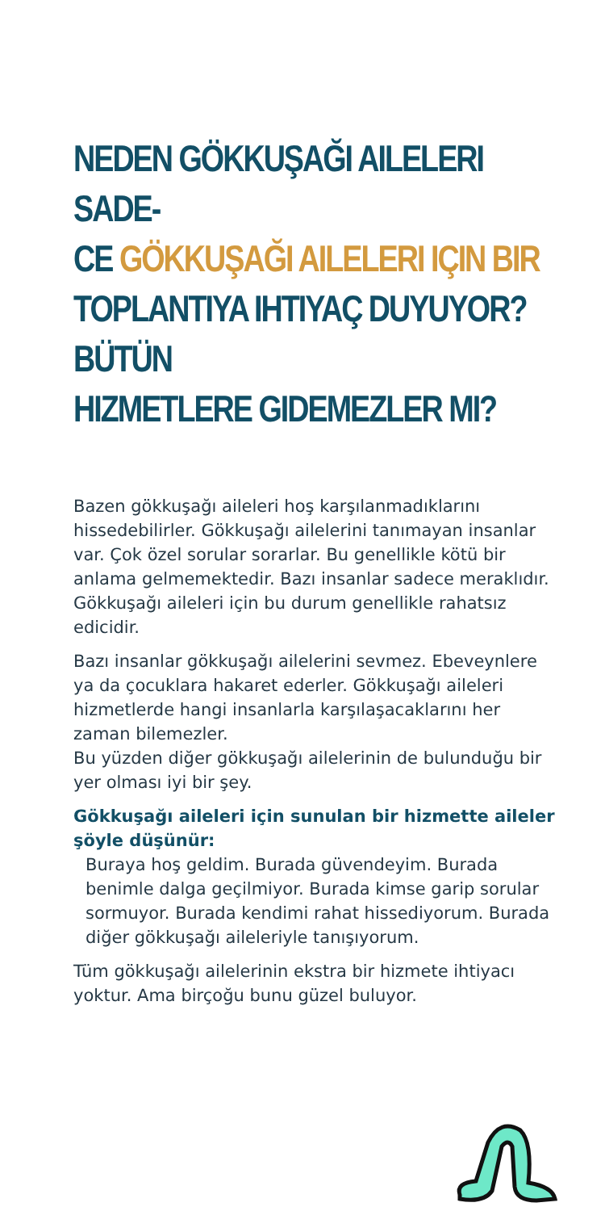NEDEN GÖKKUŞAĞI AILELERI SADE-
CE GÖKKUŞAĞI AILELERI IÇIN BIR
TOPLANTIYA IHTIYAÇ DUYUYOR? BÜTÜN
HIZMETLERE GIDEMEZLER MI?
Bazen gökkuşağı aileleri hoş karşılanmadıklarını hissedebilirler. Gökkuşağı ailelerini tanımayan insanlar var. Çok özel sorular sorarlar. Bu genellikle kötü bir anlama gelmemektedir. Bazı insanlar sadece meraklıdır. Gökkuşağı aileleri için bu durum genellikle rahatsız edicidir.
Bazı insanlar gökkuşağı ailelerini sevmez. Ebeveynlere ya da çocuklara hakaret ederler. Gökkuşağı aileleri hizmetlerde hangi insanlarla karşılaşacaklarını her zaman bilemezler.
Bu yüzden diğer gökkuşağı ailelerinin de bulunduğu bir yer olması iyi bir şey.
Gökkuşağı aileleri için sunulan bir hizmette aileler şöyle düşünür:
Buraya hoş geldim. Burada güvendeyim. Burada benimle dalga geçilmiyor. Burada kimse garip sorular sormuyor. Burada kendimi rahat hissediyorum. Burada diğer gökkuşağı aileleriyle tanışıyorum.
Tüm gökkuşağı ailelerinin ekstra bir hizmete ihtiyacı yoktur. Ama birçoğu bunu güzel buluyor.